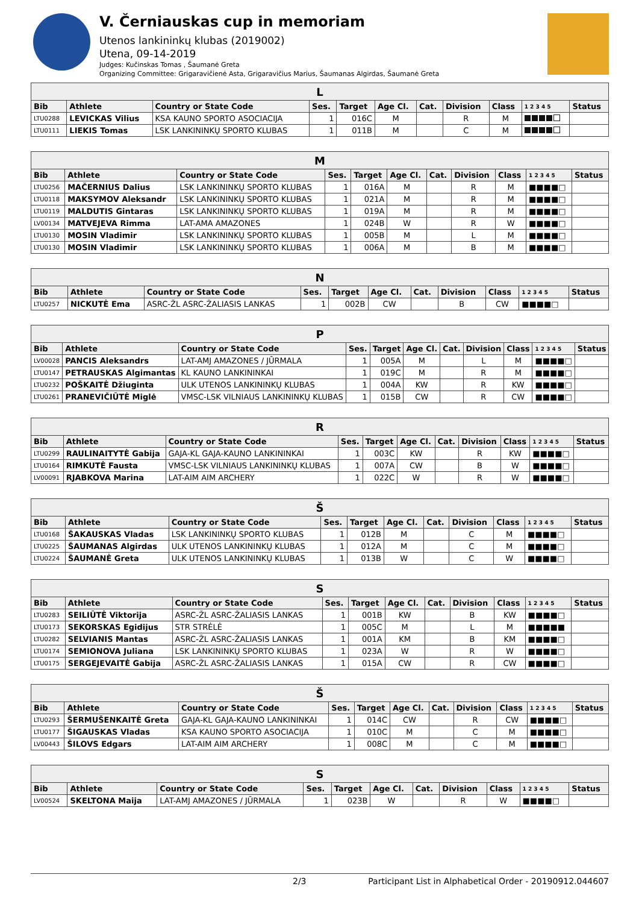V. Černiauskas cup in memoriam
Utenos lankininkų klubas (2019002)
Utena, 09-14-2019
Judges: Kučinskas Tomas , Šaumanė Greta
Organizing Committee: Grigaravičienė Asta, Grigaravičius Marius, Šaumanas Algirdas, Šaumanė Greta
| L | | | | | | | | | | |
| --- | --- | --- | --- | --- | --- | --- | --- | --- | --- | --- |
| Bib | Athlete | Country or State Code | Ses. | Target | Age Cl. | Cat. | Division | Class | 1 2 3 4 5 | Status |
| LTU0288 | LEVICKAS Vilius | KSA KAUNO SPORTO ASOCIACIJA | 1 | 016C | M | | R | M | | |
| LTU0111 | LIEKIS Tomas | LSK LANKININKŲ SPORTO KLUBAS | 1 | 011B | M | | C | M | | |
| M | | | | | | | | | | |
| --- | --- | --- | --- | --- | --- | --- | --- | --- | --- | --- |
| Bib | Athlete | Country or State Code | Ses. | Target | Age Cl. | Cat. | Division | Class | 1 2 3 4 5 | Status |
| LTU0256 | MAČERNIUS Dalius | LSK LANKININKŲ SPORTO KLUBAS | 1 | 016A | M | | R | M | ■■■■□ | |
| LTU0118 | MAKSYMOV Aleksandr | LSK LANKININKŲ SPORTO KLUBAS | 1 | 021A | M | | R | M | ■■■■□ | |
| LTU0119 | MALDUTIS Gintaras | LSK LANKININKŲ SPORTO KLUBAS | 1 | 019A | M | | R | M | ■■■■□ | |
| LV00134 | MATVEJEVA Rimma | LAT-AMA AMAZONES | 1 | 024B | W | | R | W | ■■■■□ | |
| LTU0130 | MOSIN Vladimir | LSK LANKININKŲ SPORTO KLUBAS | 1 | 005B | M | | L | M | ■■■■□ | |
| LTU0130 | MOSIN Vladimir | LSK LANKININKŲ SPORTO KLUBAS | 1 | 006A | M | | B | M | ■■■■□ | |
| N | | | | | | | | | | |
| --- | --- | --- | --- | --- | --- | --- | --- | --- | --- | --- |
| Bib | Athlete | Country or State Code | Ses. | Target | Age Cl. | Cat. | Division | Class | 1 2 3 4 5 | Status |
| LTU0257 | NICKUTĖ Ema | ASRC-ŽL ASRC-ŽALIASIS LANKAS | 1 | 002B | CW | | B | CW | ■■■■□ | |
| P | | | | | | | | | | |
| --- | --- | --- | --- | --- | --- | --- | --- | --- | --- | --- |
| Bib | Athlete | Country or State Code | Ses. | Target | Age Cl. | Cat. | Division | Class | 1 2 3 4 5 | Status |
| LV00028 | PANCIS Aleksandrs | LAT-AMJ AMAZONES / JŪRMALA | 1 | 005A | M | | L | M | ■■■■□ | |
| LTU0147 | PETRAUSKAS Algimantas | KL KAUNO LANKININKAI | 1 | 019C | M | | R | M | ■■■■□ | |
| LTU0232 | POŠKAITĖ Džiugintа | ULK UTENOS LANKININKŲ KLUBAS | 1 | 004A | KW | | R | KW | ■■■■□ | |
| LTU0261 | PRANEVIČIŪTĖ Miglė | VMSC-LSK VILNIAUS LANKININKŲ KLUBAS | 1 | 015B | CW | | R | CW | ■■■■□ | |
| R | | | | | | | | | | |
| --- | --- | --- | --- | --- | --- | --- | --- | --- | --- | --- |
| Bib | Athlete | Country or State Code | Ses. | Target | Age Cl. | Cat. | Division | Class | 1 2 3 4 5 | Status |
| LTU0299 | RAULINAITYTĖ Gabija | GAJA-KL GAJA-KAUNO LANKININKAI | 1 | 003C | KW | | R | KW | ■■■■□ | |
| LTU0164 | RIMKUTĖ Fausta | VMSC-LSK VILNIAUS LANKININKŲ KLUBAS | 1 | 007A | CW | | B | W | ■■■■□ | |
| LV00091 | RJABKOVA Marina | LAT-AIM AIM ARCHERY | 1 | 022C | W | | R | W | ■■■■□ | |
| Š | | | | | | | | | | |
| --- | --- | --- | --- | --- | --- | --- | --- | --- | --- | --- |
| Bib | Athlete | Country or State Code | Ses. | Target | Age Cl. | Cat. | Division | Class | 1 2 3 4 5 | Status |
| LTU0168 | ŠAKAUSKAS Vladas | LSK LANKININKŲ SPORTO KLUBAS | 1 | 012B | M | | C | M | ■■■■□ | |
| LTU0225 | ŠAUMANAS Algirdas | ULK UTENOS LANKININKŲ KLUBAS | 1 | 012A | M | | C | M | ■■■■□ | |
| LTU0224 | ŠAUMANĖ Greta | ULK UTENOS LANKININKŲ KLUBAS | 1 | 013B | W | | C | W | ■■■■□ | |
| S | | | | | | | | | | |
| --- | --- | --- | --- | --- | --- | --- | --- | --- | --- | --- |
| Bib | Athlete | Country or State Code | Ses. | Target | Age Cl. | Cat. | Division | Class | 1 2 3 4 5 | Status |
| LTU0283 | SEILIŪTĖ Viktorija | ASRC-ŽL ASRC-ŽALIASIS LANKAS | 1 | 001B | KW | | B | KW | ■■■■□ | |
| LTU0173 | SEKORSKAS Egidijus | STR STRĖLĖ | 1 | 005C | M | | L | M | ■■■■■ | |
| LTU0282 | SELVIANIS Mantas | ASRC-ŽL ASRC-ŽALIASIS LANKAS | 1 | 001A | KM | | B | KM | ■■■■□ | |
| LTU0174 | SEMIONOVA Juliana | LSK LANKININKŲ SPORTO KLUBAS | 1 | 023A | W | | R | W | ■■■■□ | |
| LTU0175 | SERGEJEVAITĖ Gabija | ASRC-ŽL ASRC-ŽALIASIS LANKAS | 1 | 015A | CW | | R | CW | ■■■■□ | |
| Š | | | | | | | | | | |
| --- | --- | --- | --- | --- | --- | --- | --- | --- | --- | --- |
| Bib | Athlete | Country or State Code | Ses. | Target | Age Cl. | Cat. | Division | Class | 1 2 3 4 5 | Status |
| LTU0293 | ŠERMUŠENKAITĖ Greta | GAJA-KL GAJA-KAUNO LANKININKAI | 1 | 014C | CW | | R | CW | ■■■■□ | |
| LTU0177 | ŠIGAUSKAS Vladas | KSA KAUNO SPORTO ASOCIACIJA | 1 | 010C | M | | C | M | ■■■■□ | |
| LV00443 | ŠILOVS Edgars | LAT-AIM AIM ARCHERY | 1 | 008C | M | | C | M | ■■■■□ | |
| S | | | | | | | | | | |
| --- | --- | --- | --- | --- | --- | --- | --- | --- | --- | --- |
| Bib | Athlete | Country or State Code | Ses. | Target | Age Cl. | Cat. | Division | Class | 1 2 3 4 5 | Status |
| LV00524 | SKELTONA Maija | LAT-AMJ AMAZONES / JŪRMALA | 1 | 023B | W | | R | W | ■■■■□ | |
2/3 Participant List in Alphabetical Order - 20190912.044607